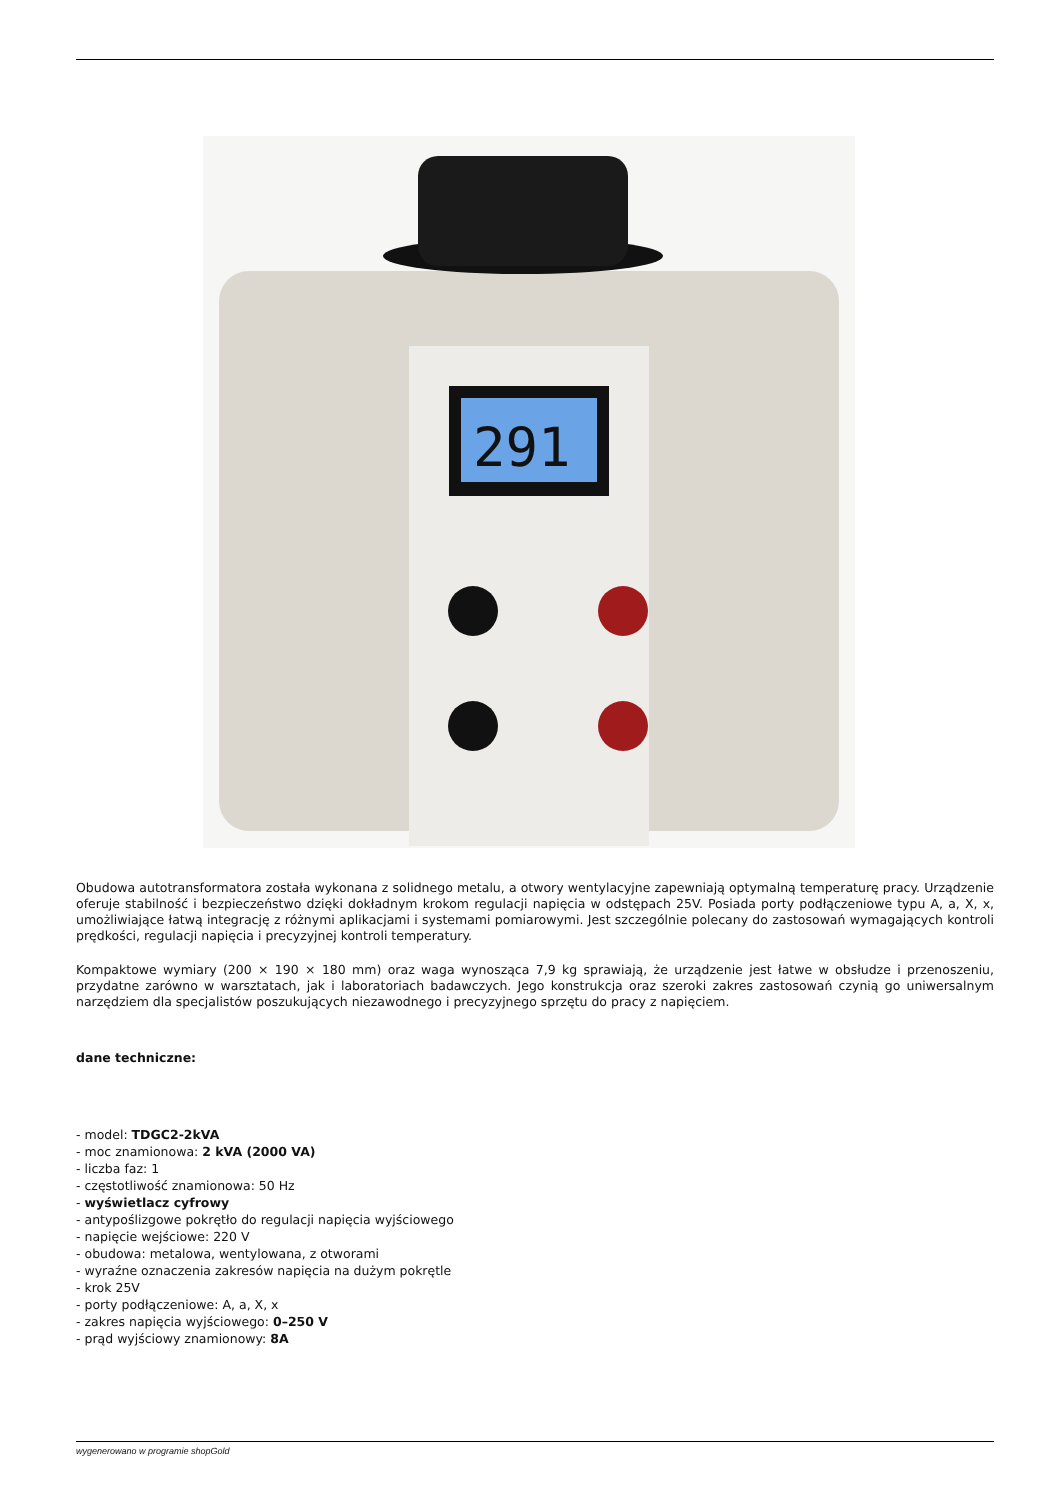291
Obudowa autotransformatora została wykonana z solidnego metalu, a otwory wentylacyjne zapewniają optymalną temperaturę pracy. Urządzenie oferuje stabilność i bezpieczeństwo dzięki dokładnym krokom regulacji napięcia w odstępach 25V. Posiada porty podłączeniowe typu A, a, X, x, umożliwiające łatwą integrację z różnymi aplikacjami i systemami pomiarowymi. Jest szczególnie polecany do zastosowań wymagających kontroli prędkości, regulacji napięcia i precyzyjnej kontroli temperatury.
Kompaktowe wymiary (200 × 190 × 180 mm) oraz waga wynosząca 7,9 kg sprawiają, że urządzenie jest łatwe w obsłudze i przenoszeniu, przydatne zarówno w warsztatach, jak i laboratoriach badawczych. Jego konstrukcja oraz szeroki zakres zastosowań czynią go uniwersalnym narzędziem dla specjalistów poszukujących niezawodnego i precyzyjnego sprzętu do pracy z napięciem.
dane techniczne:
- model: TDGC2-2kVA
- moc znamionowa: 2 kVA (2000 VA)
- liczba faz: 1
- częstotliwość znamionowa: 50 Hz
- wyświetlacz cyfrowy
- antypoślizgowe pokrętło do regulacji napięcia wyjściowego
- napięcie wejściowe: 220 V
- obudowa: metalowa, wentylowana, z otworami
- wyraźne oznaczenia zakresów napięcia na dużym pokrętle
- krok 25V
- porty podłączeniowe: A, a, X, x
- zakres napięcia wyjściowego: 0–250 V
- prąd wyjściowy znamionowy: 8A
wygenerowano w programie shopGold